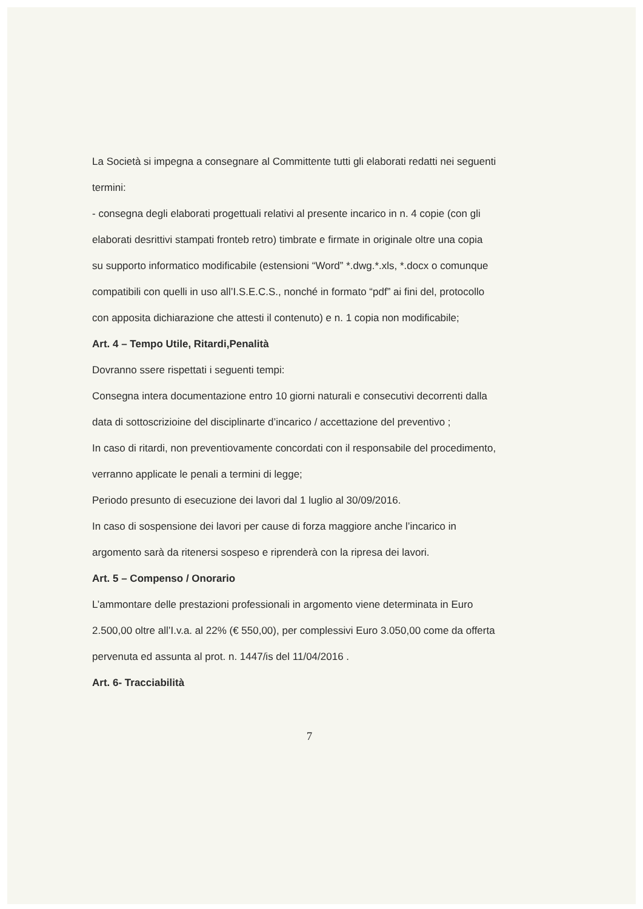La Società si impegna a consegnare al Committente tutti gli elaborati redatti nei seguenti termini:
- consegna degli elaborati progettuali relativi al presente incarico in n. 4 copie (con gli elaborati desrittivi stampati fronteb retro) timbrate e firmate in originale oltre una copia su supporto informatico modificabile (estensioni “Word” *.dwg.*.xls, *.docx o comunque compatibili con quelli in uso all’I.S.E.C.S., nonché in formato “pdf” ai fini del, protocollo con apposita dichiarazione che attesti il contenuto) e n. 1 copia non modificabile;
Art. 4 – Tempo Utile, Ritardi,Penalità
Dovranno ssere rispettati i seguenti tempi:
Consegna intera documentazione entro 10 giorni naturali e consecutivi decorrenti dalla data di sottoscrizioine del disciplinarte d’incarico / accettazione del preventivo ;
In caso di ritardi, non preventiovamente concordati con il responsabile del procedimento, verranno applicate le penali a termini di legge;
Periodo presunto di esecuzione dei lavori dal 1 luglio al 30/09/2016.
In caso di sospensione dei lavori per cause di forza maggiore anche l’incarico in argomento sarà da ritenersi sospeso e riprenderà con la ripresa dei lavori.
Art. 5 – Compenso / Onorario
L’ammontare delle prestazioni professionali in argomento viene determinata in Euro 2.500,00 oltre all’I.v.a. al 22% (€ 550,00), per complessivi Euro 3.050,00 come da offerta pervenuta ed assunta al prot. n. 1447/is del 11/04/2016 .
Art. 6- Tracciabilità
7